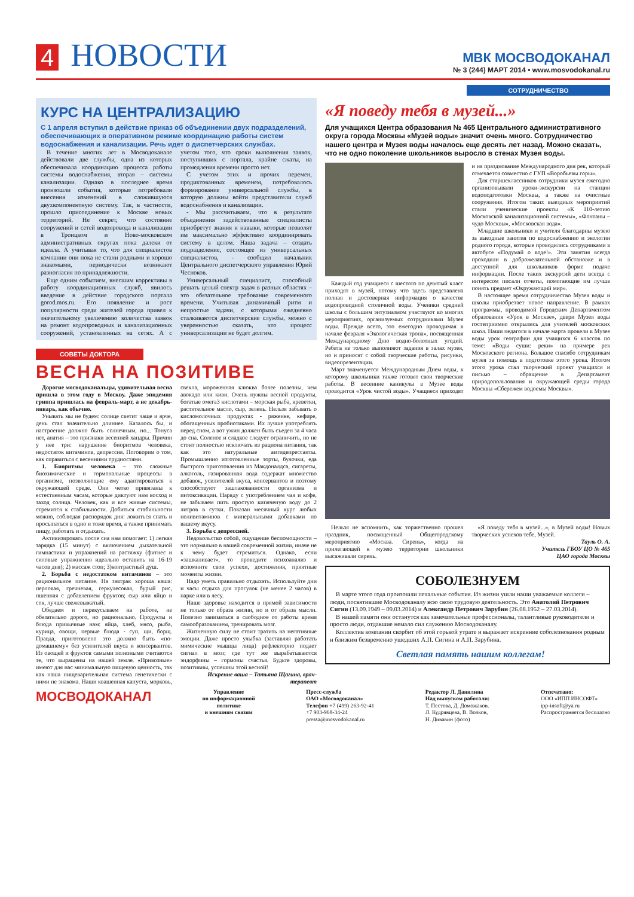4 НОВОСТИ
МВК МОСВОДОКАНАЛ
№ 3 (244) МАРТ 2014 • www.mosvodokanal.ru
СОТРУДНИЧЕСТВО
КУРС НА ЦЕНТРАЛИЗАЦИЮ
С 1 апреля вступил в действие приказ об объединении двух подразделений, обеспечивающих в оперативном режиме координацию работы систем водоснабжения и канализации. Речь идет о диспетчерских службах.
В течение многих лет в Мосводоканале действовали две службы, одна из которых обеспечивала координацию процесса работы системы водоснабжения, вторая – системы канализации. Однако в последнее время произошли события, которые потребовали внесения изменений в сложившуюся двухкомпонентную систему. Так, в частности, прошло присоединение к Москве новых территорий. Не секрет, что состояние сооружений и сетей водопровода и канализации в Троицком и Ново-московском административных округах пока далеки от идеала. А учитывая то, что для специалистов компании они пока не стали родными и хорошо знакомыми, периодически возникают разногласия по принадлежности.
Еще одним событием, внесшим коррективы в работу координационных служб, явилось введение в действие городского портала gorod.mos.ru. Его появление и рост популярности среди жителей города привел к значительному увеличению количества заявок на ремонт водопроводных и канализационных сооружений, установленных на сетях. А с учетом того, что сроки выполнения заявок, поступивших с портала, крайне сжаты, на промедления времени просто нет.
С учетом этих и прочих перемен, продиктованных временем, потребовалось формирование универсальной службы, в которую должны войти представители служб водоснабжения и канализации.
- Мы рассчитываем, что в результате объединения задействованные специалисты приобретут знания и навыки, которые позволят им максимально эффективно координировать систему в целом. Наша задача – создать подразделение, состоящее из универсальных специалистов, - сообщил начальник Центрального диспетчерского управления Юрий Чесноков.
Универсальный специалист, способный решать целый спектр задач в разных областях – это обязательное требование современного времени. Учитывая динамичный ритм и непростые задачи, с которыми ежедневно сталкиваются диспетчерские службы, можно с уверенностью сказать, что процесс универсализации не будет долгим.
СОВЕТЫ ДОКТОРА
ВЕСНА НА ПОЗИТИВЕ
Дорогие мосводоканальцы, удивительная весна пришла в этом году в Москву. Даже эпидемия гриппа пришлась на февраль-март, а не декабрь-январь, как обычно.
Унывать мы не будем: солнце светит чаще и ярче, день стал значительно длиннее. Казалось бы, и настроение должно быть солнечным, но... Тонуса нет, апатия – это признаки весенней хандры. Причин у нее три: нарушение биоритмов человека, недостаток витаминов, депрессия. Поговорим о том, как справиться с весенними трудностями.
1. Биоритмы человека – это сложные биохимические и гормональные процессы в организме, позволяющие ему адаптироваться к окружающей среде. Они четко привязаны к естественным часам, которые диктуют нам восход и заход солнца. Человек, как и все живые системы, стремится к стабильности. Добиться стабильности можно, соблюдая распорядок дня: ложиться спать и просыпаться в одно и тоже время, а также принимать пищу, работать и отдыхать.
Активизировать после сна нам помогает: 1) легкая зарядка (15 минут) с включением дыхательной гимнастики и упражнений на растяжку (фитнес и силовые упражнения идеально оставить на 16-19 часов дня); 2) массаж стоп; 3)контрастный душ.
2. Борьба с недостатком витаминов – это рациональное питание. На завтрак хороша каша: перловая, гречневая, геркулесовая, бурый рис, пшенная с добавлением фруктов; сыр или яйцо и сок, лучше свежевыжатый.
Обедаем и перекусываем на работе, не обязательно дорого, но рационально. Продукты и блюда привычные нам: яйца, хлеб, мясо, рыба, курица, овощи, первые блюда - суп, щи, борщ. Правда, приготовлено это должно быть «по-домашнему» без усилителей вкуса и консервантов. Из овощей и фруктов самыми полезными считаются те, что выращены на нашей земле. «Привозные» имеют для нас минимальную пищевую ценность, так как наша пищеварительная система генетически с ними не знакома. Наши квашенная капуста, морковь, свекла, мороженная клюква более полезны, чем авокадо или киви. Очень нужны весной продукты, богатые омега3 кислотами – морская рыба, креветки, растительное масло, сыр, зелень. Нельзя забывать о кисломолочных продуктах - ряженке, кефире, обогащенных пробиотиками. Их лучше употреблять перед сном, а вот ужин должен быть съеден за 4 часа до сна. Соленое и сладкое следует ограничить, но не стоит полностью исключать из рациона питания, так как это натуральные антидепрессанты. Промышленно изготовленные торты, булочки, еда быстрого приготовления из Макдоналдса, сигареты, алкоголь, газированная вода содержат множество добавок, усилителей вкуса, консервантов и поэтому способствуют зашлакованности организма и интоксикации. Наряду с употреблением чая и кофе, не забываем пить простую кипяченую воду до 2 литров в сутки. Показан месячный курс любых поливитаминов с минеральными добавками по вашему вкусу.
3. Борьба с депрессией.
Недовольство собой, ощущение беспомощности – это нормально в нашей современной жизни, иначе не к чему будет стремиться. Однако, если «зашкаливает», то проведите психоанализ и вспомните свои успехи, достижения, приятные моменты жизни.
Надо уметь правильно отдыхать. Используйте дни и часы отдыха для прогулок (не менее 2 часов) в парке или в лесу.
Наше здоровье находится в прямой зависимости не только от образа жизни, но и от образа мысли. Полезно заниматься в свободное от работы время самообразованием, тренировать мозг.
Жизненную силу не стоит тратить на негативные эмоции. Даже просто улыбка (заставляя работать мимические мышцы лица) рефлекторно подает сигнал в мозг, где тут же вырабатываются эндорфины – гормоны счастья. Будьте здоровы, позитивны, успешны этой весной!
Искренне ваша – Татьяна Щагина, врач-терапевт
«Я поведу тебя в музей...»
Для учащихся Центра образования № 465 Центрального административного округа города Москвы «Музей воды» значит очень много. Сотрудничество нашего центра и Музея воды началось еще десять лет назад. Можно сказать, что не одно поколение школьников выросло в стенах Музея воды.
Каждый год учащиеся с шестого по девятый класс приходят в музей, потому что здесь представлена полная и достоверная информация о качестве водопроводной столичной воды. Ученики средней школы с большим энтузиазмом участвуют во многих мероприятиях, организуемых сотрудниками Музея воды. Прежде всего, это ежегодно проводимая в начале февраля «Экологическая тропа», посвященная Международному Дню водно-болотных угодий. Ребята не только выполняют задания в залах музея, но и приносят с собой творческие работы, рисунки, видеопрезентации.
Март знаменуется Международным Днем воды, к которому школьники также готовят свои творческие работы. В весенние каникулы в Музее воды проводится «Урок чистой воды». Учащиеся приходят и на празднование Международного дня рек, который отмечается совместно с ГУП «Воробьевы горы».
Для старшеклассников сотрудники музея ежегодно организовывали уроки-экскурсии на станции водоподготовки Москвы, а также на очистные сооружения. Итогом таких выездных мероприятий стали ученические проекты «К 110-летию Московской канализационной системы», «Фонтаны – чудо Москвы», «Московская вода».
Младшие школьники и учителя благодарны музею за выездные занятия по водоснабжению и экологии родного города, которые проводились сотрудниками в автобусе «Подумай о воде!». Эти занятия всегда проходили в доброжелательной обстановке и в доступной для школьников форме подаче информации. После таких экскурсий дети всегда с интересом писали отчеты, помогающие им лучше понять предмет «Окружающий мир».
В настоящее время сотрудничество Музея воды и школы приобретает новое направление. В рамках программы, проводимой Городским Департаментом образования «Урок в Москве», двери Музея воды гостеприимно открылись для учителей московских школ. Наши педагоги в начале марта провели в Музее воды урок географии для учащихся 6 классов по теме: «Воды суши: реки» на примере рек Московского региона. Большое спасибо сотрудникам музея за помощь в подготовке этого урока. Итогом этого урока стал творческий проект учащихся и письмо – обращение в Департамент природопользования и окружающей среды города Москвы «Сбережем водоемы Москвы».
Нельзя не вспомнить, как торжественно прошел праздник, посвященный Общегородскому мероприятию «Москва. Сирень», когда на прилегающей к музею территории школьники высаживали сирень.
«Я поведу тебя в музей...», в Музей воды! Новых творческих успехов тебе, Музей.
Тауль О. А.
Учитель ГБОУ ЦО № 465
ЦАО города Москвы
СОБОЛЕЗНУЕМ
В марте этого года произошли печальные события. Из жизни ушли наши уважаемые коллеги – люди, посвятившие Мосводоканалу всю свою трудовую деятельность. Это Анатолий Петрович Сигин (13.09.1949 – 09.03.2014) и Александр Петрович Зарубин (26.08.1952 – 27.03.2014).
В нашей памяти они останутся как замечательные профессионалы, талантливые руководители и просто люди, отдавшие немало сил служению Мосводоканалу.
Коллектив компании скорбит об этой горькой утрате и выражает искренние соболезнования родным и близким безвременно ушедших А.П. Сигина и А.П. Зарубина.
Светлая память нашим коллегам!
МОСВОДОКАНАЛ
Управление
по информационной
политике
и внешним связям
Пресс-служба
ОАО «Мосводоканал»
Телефон +7 (499) 263-92-41
+7 903-968-34-24
pressa@mosvodokanal.ru
Редактор Л. Данилина
Над выпуском работали:
Т. Пестова, Д. Доможаков.
Л. Кудрявцева, В. Волков,
Н. Дивавин (фото)
Отпечатано:
ООО «ИПП ИНСОФТ»
ipp-insoft@ya.ru
Распространяется бесплатно